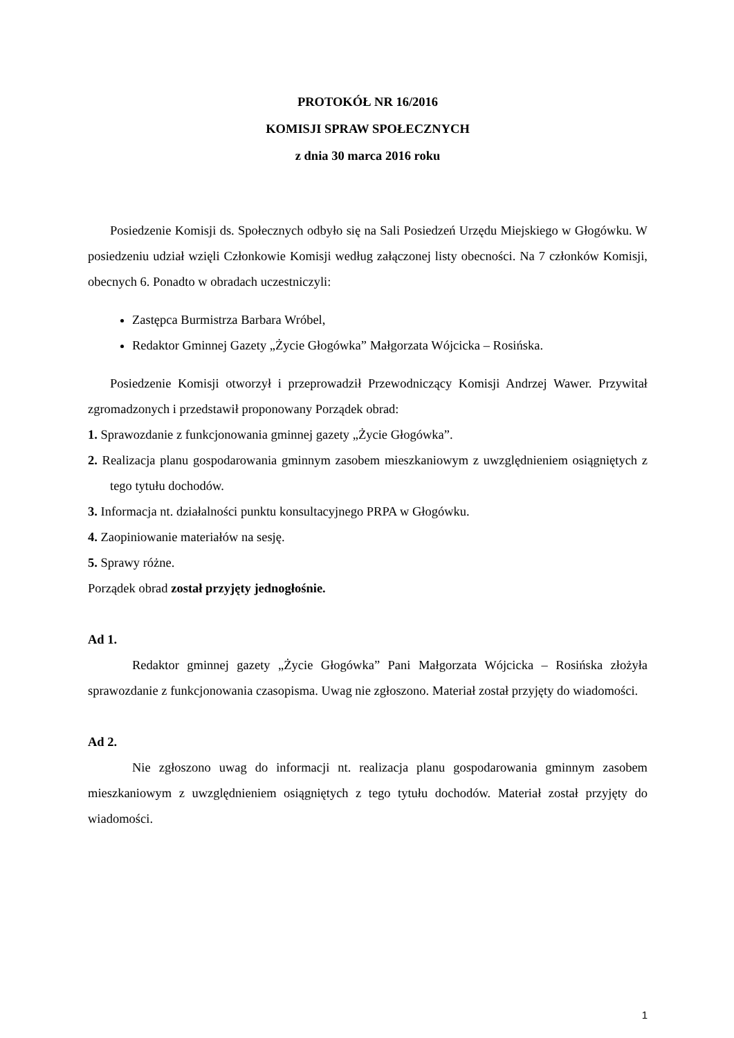PROTOKÓŁ NR 16/2016
KOMISJI SPRAW SPOŁECZNYCH
z dnia 30 marca 2016 roku
Posiedzenie Komisji ds. Społecznych odbyło się na Sali Posiedzeń Urzędu Miejskiego w Głogówku. W posiedzeniu udział wzięli Członkowie Komisji według załączonej listy obecności. Na 7 członków Komisji, obecnych 6. Ponadto w obradach uczestniczyli:
Zastępca Burmistrza Barbara Wróbel,
Redaktor Gminnej Gazety „Życie Głogówka” Małgorzata Wójcicka – Rosińska.
Posiedzenie Komisji otworzył i przeprowadził Przewodniczący Komisji Andrzej Wawer. Przywitał zgromadzonych i przedstawił proponowany Porządek obrad:
1. Sprawozdanie z funkcjonowania gminnej gazety „Życie Głogówka”.
2. Realizacja planu gospodarowania gminnym zasobem mieszkaniowym z uwzględnieniem osiągniętych z tego tytułu dochodów.
3. Informacja nt. działalności punktu konsultacyjnego PRPA w Głogówku.
4. Zaopiniowanie materiałów na sesję.
5. Sprawy różne.
Porządek obrad został przyjęty jednogłośnie.
Ad 1.
Redaktor gminnej gazety „Życie Głogówka” Pani Małgorzata Wójcicka – Rosińska złożyła sprawozdanie z funkcjonowania czasopisma. Uwag nie zgłoszono. Materiał został przyjęty do wiadomości.
Ad 2.
Nie zgłoszono uwag do informacji nt. realizacja planu gospodarowania gminnym zasobem mieszkaniowym z uwzględnieniem osiągniętych z tego tytułu dochodów. Materiał został przyjęty do wiadomości.
1